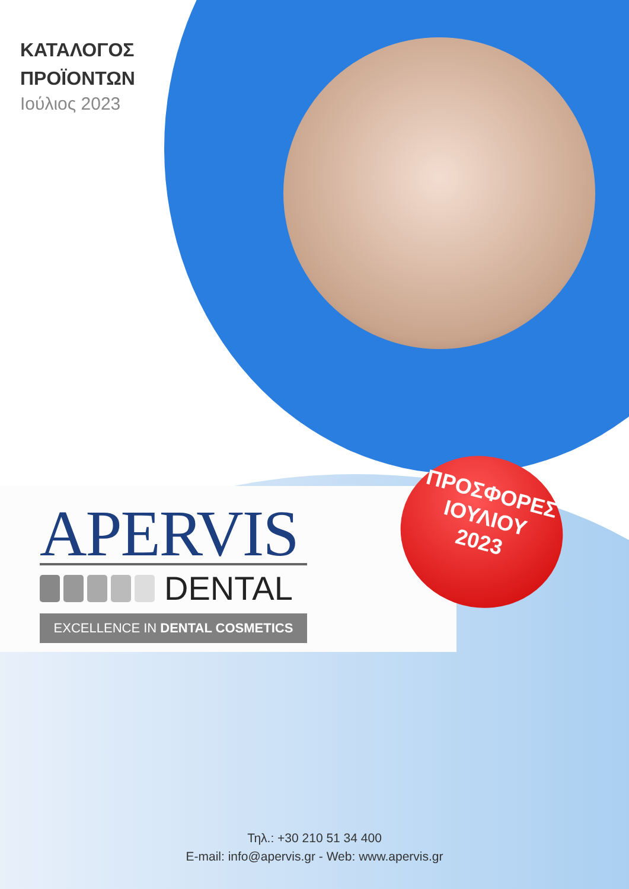ΚΑΤΑΛΟΓΟΣ
ΠΡΟΪΟΝΤΩΝ
Ιούλιος 2023
APERVIS
DENTAL
EXCELLENCE IN DENTAL COSMETICS
ΠΡΟΣΦΟΡΕΣ
ΙΟΥΛΙΟΥ
2023
Τηλ.: +30 210 51 34 400
E-mail: info@apervis.gr - Web: www.apervis.gr